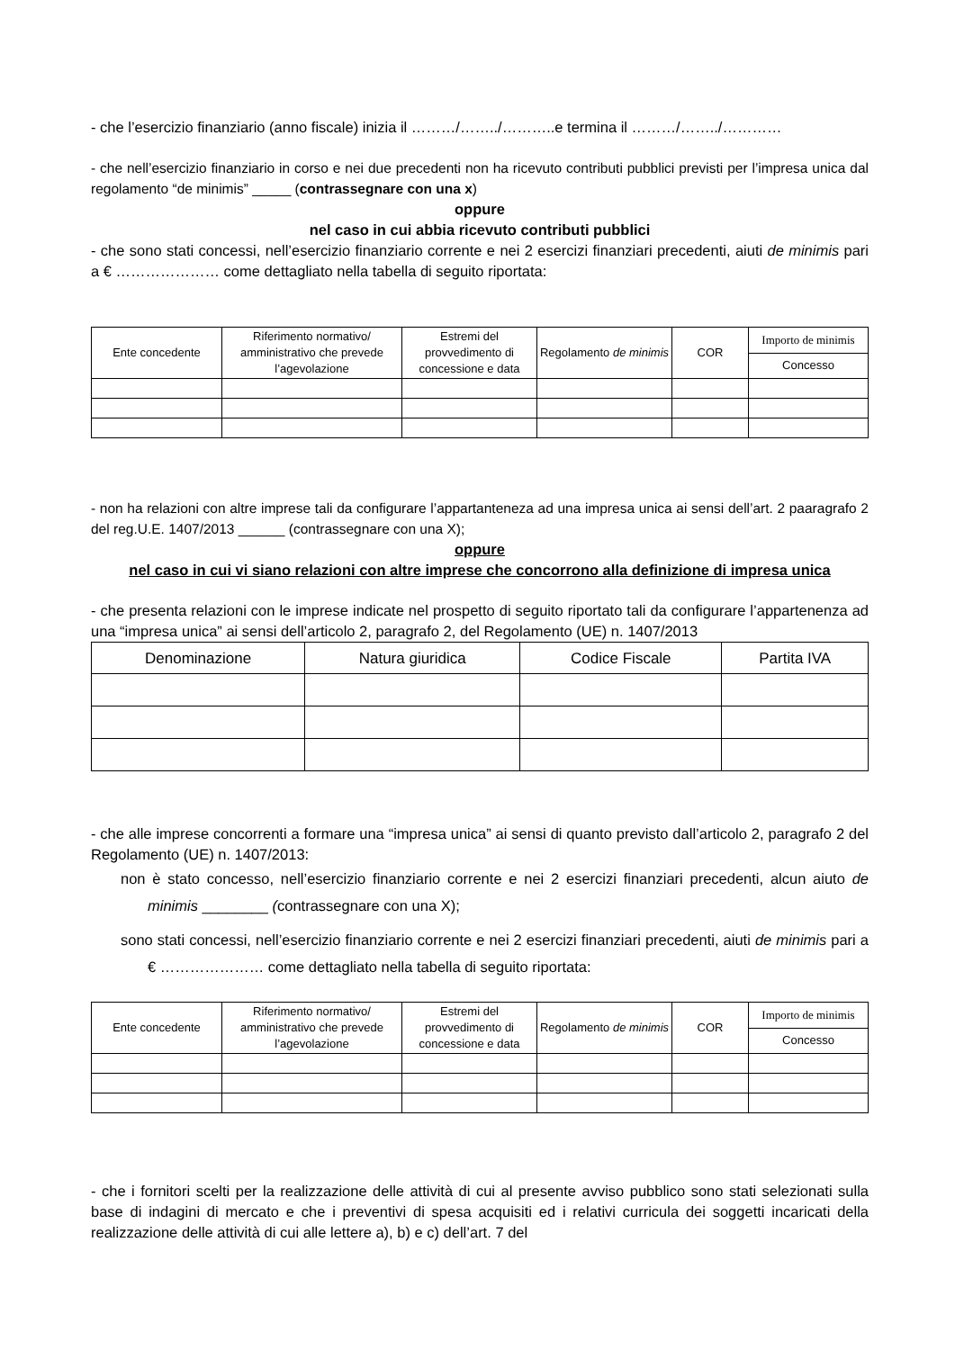- che l’esercizio finanziario (anno fiscale) inizia il ………/……../………..e termina il ………/……../…………
- che nell’esercizio finanziario in corso e nei due precedenti non ha ricevuto contributi pubblici previsti per l’impresa unica dal regolamento “de minimis” _____ (contrassegnare con una x)
oppure
nel caso in cui abbia ricevuto contributi pubblici
- che sono stati concessi, nell’esercizio finanziario corrente e nei 2 esercizi finanziari precedenti, aiuti de minimis pari a € ………………… come dettagliato nella tabella di seguito riportata:
| Ente concedente | Riferimento normativo/ amministrativo che prevede l’agevolazione | Estremi del provvedimento di concessione e data | Regolamento de minimis | COR | Importo de minimis |
| --- | --- | --- | --- | --- | --- |
| | | | | | Concesso |
- non ha relazioni con altre imprese tali da configurare l’appartanteneza ad una impresa unica ai sensi dell’art. 2 paaragrafo 2 del reg.U.E. 1407/2013 ______ (contrassegnare con una X);
oppure
nel caso in cui vi siano relazioni con altre imprese che concorrono alla definizione di impresa unica
- che presenta relazioni con le imprese indicate nel prospetto di seguito riportato tali da configurare l’appartenenza ad una “impresa unica” ai sensi dell’articolo 2, paragrafo 2, del Regolamento (UE) n. 1407/2013
| Denominazione | Natura giuridica | Codice Fiscale | Partita IVA |
| --- | --- | --- | --- |
- che alle imprese concorrenti a formare una “impresa unica” ai sensi di quanto previsto dall’articolo 2, paragrafo 2 del Regolamento (UE) n. 1407/2013:
non è stato concesso, nell’esercizio finanziario corrente e nei 2 esercizi finanziari precedenti, alcun aiuto de minimis ________ (contrassegnare con una X);
sono stati concessi, nell’esercizio finanziario corrente e nei 2 esercizi finanziari precedenti, aiuti de minimis pari a € ………………… come dettagliato nella tabella di seguito riportata:
| Ente concedente | Riferimento normativo/ amministrativo che prevede l’agevolazione | Estremi del provvedimento di concessione e data | Regolamento de minimis | COR | Importo de minimis |
| --- | --- | --- | --- | --- | --- |
| | | | | | Concesso |
- che i fornitori scelti per la realizzazione delle attività di cui al presente avviso pubblico sono stati selezionati sulla base di indagini di mercato e che i preventivi di spesa acquisiti ed i relativi curricula dei soggetti incaricati della realizzazione delle attività di cui alle lettere a), b) e c) dell’art. 7 del